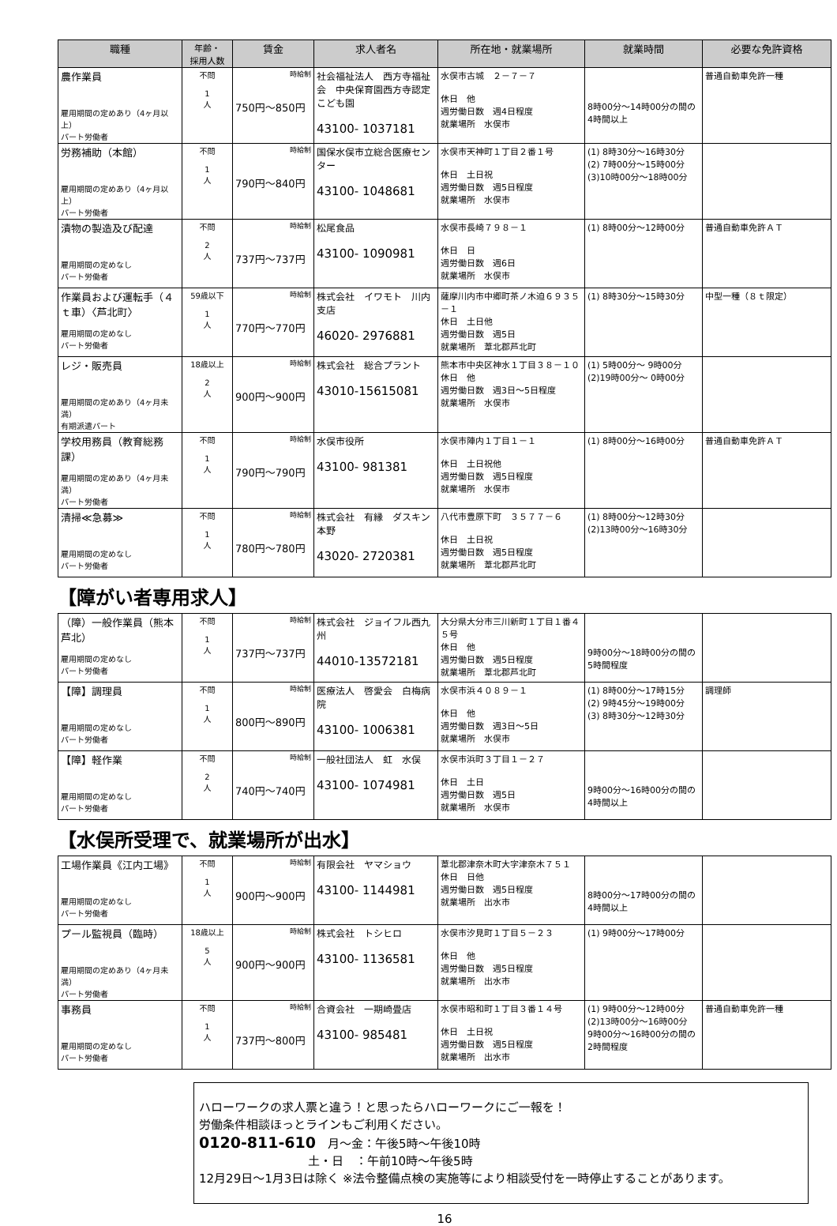| 職種 | 年齢・ 採用人数 | 賃金 | 求人者名 | 所在地・就業場所 | 就業時間 | 必要な免許資格 |
| --- | --- | --- | --- | --- | --- | --- |
| 農作業員 雇用期間の定めあり（4ヶ月以上） パート労働者 | 不問 1 人 | 時給制 750円～850円 | 社会福祉法人 西方寺福祉会 中央保育園西方寺認定こども園 43100- 1037181 | 水俣市古城 ２－７－７ 休日 他 週労働日数 週4日程度 就業場所 水俣市 | 8時00分～14時00分の間の4時間以上 | 普通自動車免許一種 |
| 労務補助（本館） 雇用期間の定めあり（4ヶ月以上） パート労働者 | 不問 1 人 | 時給制 790円～840円 | 国保水俣市立総合医療センター 43100- 1048681 | 水俣市天神町１丁目２番１号 休日 土日祝 週労働日数 週5日程度 就業場所 水俣市 | (1) 8時30分～16時30分 (2) 7時00分～15時00分 (3)10時00分～18時00分 | |
| 漬物の製造及び配達 雇用期間の定めなし パート労働者 | 不問 2 人 | 時給制 737円～737円 | 松尾食品 43100- 1090981 | 水俣市長崎７９８－１ 休日 日 週労働日数 週6日 就業場所 水俣市 | (1) 8時00分～12時00分 | 普通自動車免許ＡＴ |
| 作業員および運転手（４ｔ車）〈芦北町〉 雇用期間の定めなし パート労働者 | 59歳以下 1 人 | 時給制 770円～770円 | 株式会社 イワモト 川内支店 46020- 2976881 | 薩摩川内市中郷町茶ノ木迫６９３５－１ 休日 土日他 週労働日数 週5日 就業場所 葦北郡芦北町 | (1) 8時30分～15時30分 | 中型一種（８ｔ限定） |
| レジ・販売員 雇用期間の定めあり（4ヶ月未満） 有期派遣パート | 18歳以上 2 人 | 時給制 900円～900円 | 株式会社 総合プラント 43010-15615081 | 熊本市中央区神水１丁目３８－１０ 休日 他 週労働日数 週3日～5日程度 就業場所 水俣市 | (1) 5時00分～ 9時00分 (2)19時00分～ 0時00分 | |
| 学校用務員（教育総務課） 雇用期間の定めあり（4ヶ月未満） パート労働者 | 不問 1 人 | 時給制 790円～790円 | 水俣市役所 43100- 981381 | 水俣市陣内１丁目１－１ 休日 土日祝他 週労働日数 週5日程度 就業場所 水俣市 | (1) 8時00分～16時00分 | 普通自動車免許ＡＴ |
| 清掃≪急募≫ 雇用期間の定めなし パート労働者 | 不問 1 人 | 時給制 780円～780円 | 株式会社 有縁 ダスキン本野 43020- 2720381 | 八代市豊原下町 ３５７７－６ 休日 土日祝 週労働日数 週5日程度 就業場所 葦北郡芦北町 | (1) 8時00分～12時30分 (2)13時00分～16時30分 | |
【障がい者専用求人】
| （障）一般作業員（熊本芦北） 雇用期間の定めなし パート労働者 | 不問 1 人 | 時給制 737円～737円 | 株式会社 ジョイフル西九州 44010-13572181 | 大分県大分市三川新町１丁目１番４５号 休日 他 週労働日数 週5日程度 就業場所 葦北郡芦北町 | 9時00分～18時00分の間の5時間程度 | |
| 【障】調理員 雇用期間の定めなし パート労働者 | 不問 1 人 | 時給制 800円～890円 | 医療法人 啓愛会 白梅病院 43100- 1006381 | 水俣市浜４０８９－１ 休日 他 週労働日数 週3日～5日 就業場所 水俣市 | (1) 8時00分～17時15分 (2) 9時45分～19時00分 (3) 8時30分～12時30分 | 調理師 |
| 【障】軽作業 雇用期間の定めなし パート労働者 | 不問 2 人 | 時給制 740円～740円 | 一般社団法人 虹 水俣 43100- 1074981 | 水俣市浜町３丁目１－２７ 休日 土日 週労働日数 週5日 就業場所 水俣市 | 9時00分～16時00分の間の4時間以上 | |
【水俣所受理で、就業場所が出水】
| 工場作業員《江内工場》 雇用期間の定めなし パート労働者 | 不問 1 人 | 時給制 900円～900円 | 有限会社 ヤマショウ 43100- 1144981 | 葦北郡津奈木町大字津奈木７５１ 休日 日他 週労働日数 週5日程度 就業場所 出水市 | 8時00分～17時00分の間の4時間以上 | |
| プール監視員（臨時） 雇用期間の定めあり（4ヶ月未満） パート労働者 | 18歳以上 5 人 | 時給制 900円～900円 | 株式会社 トシヒロ 43100- 1136581 | 水俣市汐見町１丁目５－２３ 休日 他 週労働日数 週5日程度 就業場所 出水市 | (1) 9時00分～17時00分 | |
| 事務員 雇用期間の定めなし パート労働者 | 不問 1 人 | 時給制 737円～800円 | 合資会社 一期崎畳店 43100- 985481 | 水俣市昭和町１丁目３番１４号 休日 土日祝 週労働日数 週5日程度 就業場所 出水市 | (1) 9時00分～12時00分 (2)13時00分～16時00分 9時00分～16時00分の間の2時間程度 | 普通自動車免許一種 |
ハローワークの求人票と違う！と思ったらハローワークにご一報を！
労働条件相談ほっとラインもご利用ください。
0120-811-610　月～金：午後5時～午後10時
土・日　：午前10時～午後5時
12月29日～1月3日は除く ※法令整備点検の実施等により相談受付を一時停止することがあります。
16